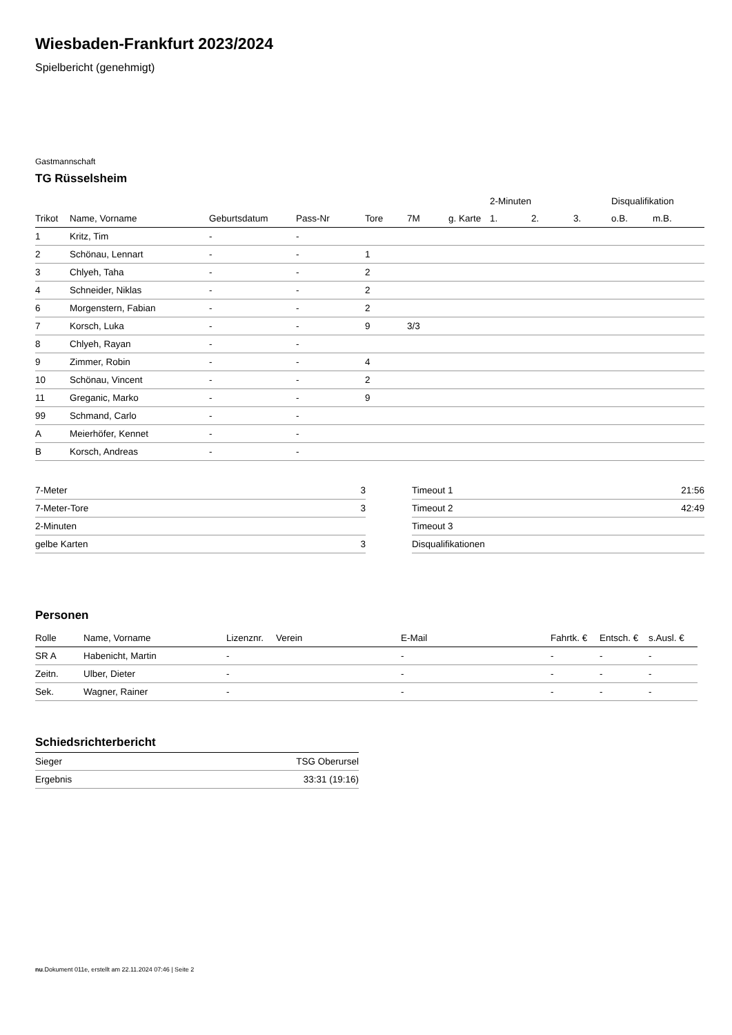Wiesbaden-Frankfurt 2023/2024
Spielbericht (genehmigt)
Gastmannschaft
TG Rüsselsheim
| | | | | | | | 2-Minuten | | | Disqualifikation | |
| --- | --- | --- | --- | --- | --- | --- | --- | --- | --- | --- | --- |
| Trikot | Name, Vorname | Geburtsdatum | Pass-Nr | Tore | 7M | g. Karte | 1. | 2. | 3. | o.B. | m.B. |
| 1 | Kritz, Tim | - | - | | | | | | | | |
| 2 | Schönau, Lennart | - | - | 1 | | | | | | | |
| 3 | Chlyeh, Taha | - | - | 2 | | | | | | | |
| 4 | Schneider, Niklas | - | - | 2 | | | | | | | |
| 6 | Morgenstern, Fabian | - | - | 2 | | | | | | | |
| 7 | Korsch, Luka | - | - | 9 | 3/3 | | | | | | |
| 8 | Chlyeh, Rayan | - | - | | | | | | | | |
| 9 | Zimmer, Robin | - | - | 4 | | | | | | | |
| 10 | Schönau, Vincent | - | - | 2 | | | | | | | |
| 11 | Greganic, Marko | - | - | 9 | | | | | | | |
| 99 | Schmand, Carlo | - | - | | | | | | | | |
| A | Meierhöfer, Kennet | - | - | | | | | | | | |
| B | Korsch, Andreas | - | - | | | | | | | | |
| 7-Meter | 3 |
| 7-Meter-Tore | 3 |
| 2-Minuten | |
| gelbe Karten | 3 |
| Timeout 1 | 21:56 |
| Timeout 2 | 42:49 |
| Timeout 3 | |
| Disqualifikationen | |
Personen
| Rolle | Name, Vorname | Lizenznr. | Verein | E-Mail | Fahrtk. € | Entsch. € | s.Ausl. € |
| --- | --- | --- | --- | --- | --- | --- | --- |
| SR A | Habenicht, Martin | - | | - | - | - | - |
| Zeitn. | Ulber, Dieter | - | | - | - | - | - |
| Sek. | Wagner, Rainer | - | | - | - | - | - |
Schiedsrichterbericht
| Sieger | TSG Oberursel |
| Ergebnis | 33:31 (19:16) |
nu.Dokument 011e, erstellt am 22.11.2024 07:46 | Seite 2